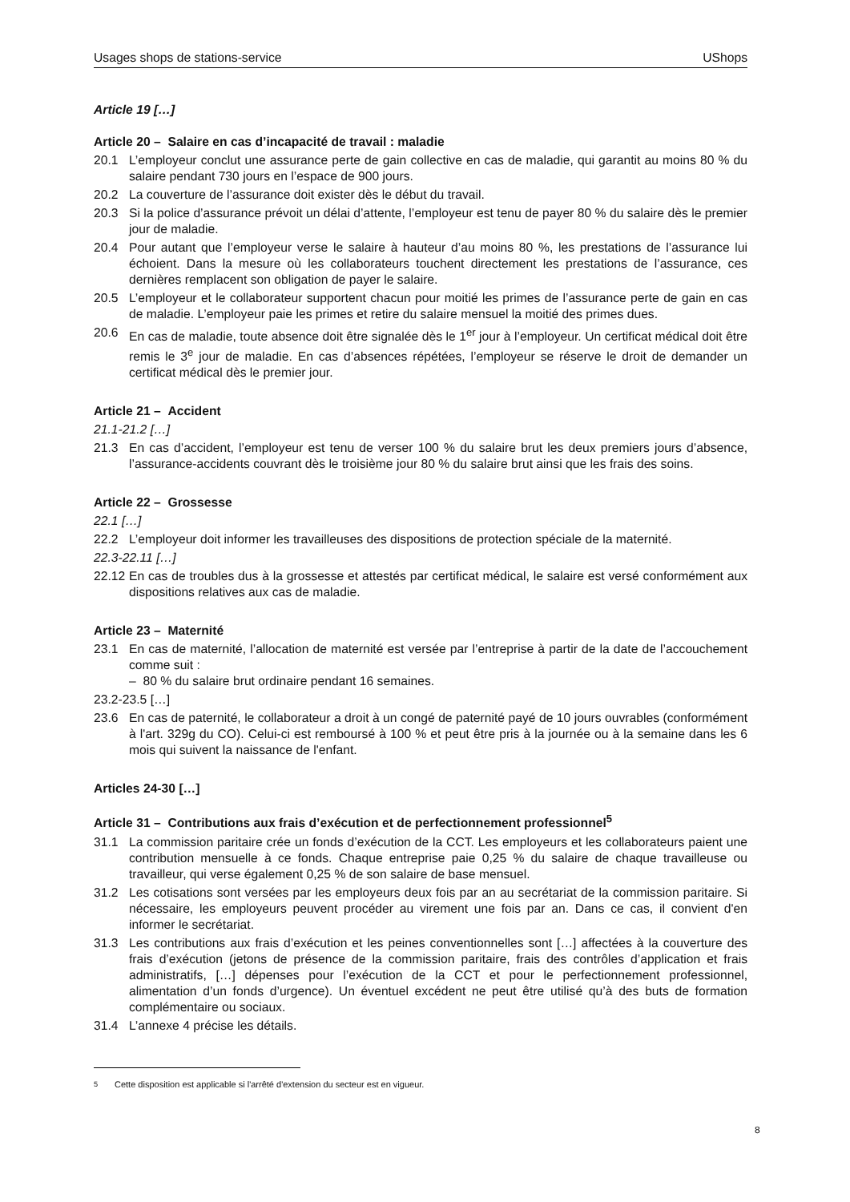Usages shops de stations-service UShops
Article 19 […]
Article 20 – Salaire en cas d’incapacité de travail : maladie
20.1 L’employeur conclut une assurance perte de gain collective en cas de maladie, qui garantit au moins 80 % du salaire pendant 730 jours en l’espace de 900 jours.
20.2 La couverture de l’assurance doit exister dès le début du travail.
20.3 Si la police d’assurance prévoit un délai d’attente, l’employeur est tenu de payer 80 % du salaire dès le premier jour de maladie.
20.4 Pour autant que l’employeur verse le salaire à hauteur d’au moins 80 %, les prestations de l’assurance lui échoient. Dans la mesure où les collaborateurs touchent directement les prestations de l’assurance, ces dernières remplacent son obligation de payer le salaire.
20.5 L’employeur et le collaborateur supportent chacun pour moitié les primes de l’assurance perte de gain en cas de maladie. L’employeur paie les primes et retire du salaire mensuel la moitié des primes dues.
20.6 En cas de maladie, toute absence doit être signalée dès le 1<sup>er</sup> jour à l’employeur. Un certificat médical doit être remis le 3<sup>e</sup> jour de maladie. En cas d’absences répétées, l’employeur se réserve le droit de demander un certificat médical dès le premier jour.
Article 21 – Accident
21.1-21.2 […]
21.3 En cas d’accident, l’employeur est tenu de verser 100 % du salaire brut les deux premiers jours d’absence, l’assurance-accidents couvrant dès le troisième jour 80 % du salaire brut ainsi que les frais des soins.
Article 22 – Grossesse
22.1 […]
22.2 L’employeur doit informer les travailleuses des dispositions de protection spéciale de la maternité.
22.3-22.11 […]
22.12 En cas de troubles dus à la grossesse et attestés par certificat médical, le salaire est versé conformément aux dispositions relatives aux cas de maladie.
Article 23 – Maternité
23.1 En cas de maternité, l’allocation de maternité est versée par l’entreprise à partir de la date de l’accouchement comme suit :
– 80 % du salaire brut ordinaire pendant 16 semaines.
23.2-23.5 […]
23.6 En cas de paternité, le collaborateur a droit à un congé de paternité payé de 10 jours ouvrables (conformément à l'art. 329g du CO). Celui-ci est remboursé à 100 % et peut être pris à la journée ou à la semaine dans les 6 mois qui suivent la naissance de l'enfant.
Articles 24-30 […]
Article 31 – Contributions aux frais d’exécution et de perfectionnement professionnel<sup>5</sup>
31.1 La commission paritaire crée un fonds d’exécution de la CCT. Les employeurs et les collaborateurs paient une contribution mensuelle à ce fonds. Chaque entreprise paie 0,25 % du salaire de chaque travailleuse ou travailleur, qui verse également 0,25 % de son salaire de base mensuel.
31.2 Les cotisations sont versées par les employeurs deux fois par an au secrétariat de la commission paritaire. Si nécessaire, les employeurs peuvent procéder au virement une fois par an. Dans ce cas, il convient d'en informer le secrétariat.
31.3 Les contributions aux frais d’exécution et les peines conventionnelles sont […] affectées à la couverture des frais d’exécution (jetons de présence de la commission paritaire, frais des contrôles d’application et frais administratifs, […] dépenses pour l’exécution de la CCT et pour le perfectionnement professionnel, alimentation d’un fonds d’urgence). Un éventuel excédent ne peut être utilisé qu’à des buts de formation complémentaire ou sociaux.
31.4 L’annexe 4 précise les détails.
<sup>5</sup> Cette disposition est applicable si l'arrêté d'extension du secteur est en vigueur.
8